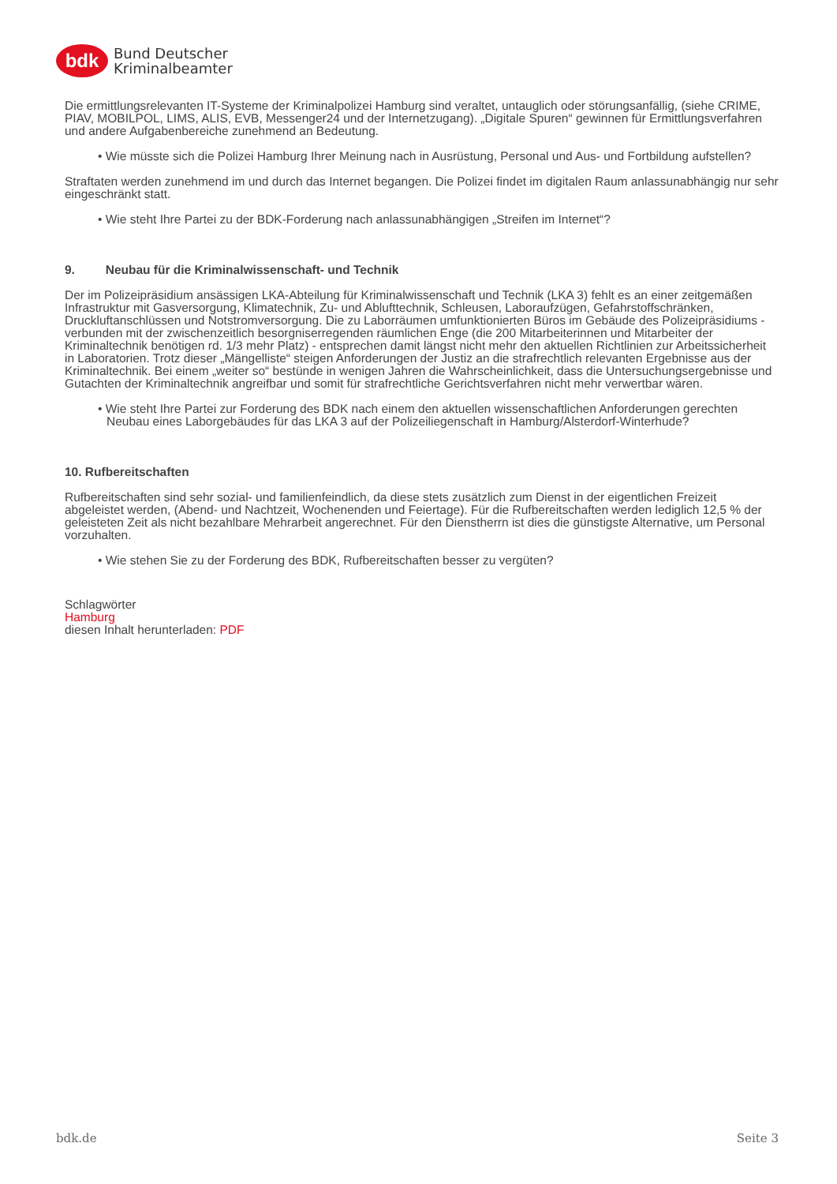bdk
Bund Deutscher
Kriminalbeamter
Die ermittlungsrelevanten IT-Systeme der Kriminalpolizei Hamburg sind veraltet, untauglich oder störungsanfällig, (siehe CRIME, PIAV, MOBILPOL, LIMS, ALIS, EVB, Messenger24 und der Internetzugang). „Digitale Spuren“ gewinnen für Ermittlungsverfahren und andere Aufgabenbereiche zunehmend an Bedeutung.
• Wie müsste sich die Polizei Hamburg Ihrer Meinung nach in Ausrüstung, Personal und Aus- und Fortbildung aufstellen?
Straftaten werden zunehmend im und durch das Internet begangen. Die Polizei findet im digitalen Raum anlassunabhängig nur sehr eingeschränkt statt.
• Wie steht Ihre Partei zu der BDK-Forderung nach anlassunabhängigen „Streifen im Internet“?
9. Neubau für die Kriminalwissenschaft- und Technik
Der im Polizeipräsidium ansässigen LKA-Abteilung für Kriminalwissenschaft und Technik (LKA 3) fehlt es an einer zeitgemäßen Infrastruktur mit Gasversorgung, Klimatechnik, Zu- und Ablufttechnik, Schleusen, Laboraufzügen, Gefahrstoffschränken, Druckluftanschlüssen und Notstromversorgung. Die zu Laborräumen umfunktionierten Büros im Gebäude des Polizeipräsidiums - verbunden mit der zwischenzeitlich besorgniserregenden räumlichen Enge (die 200 Mitarbeiterinnen und Mitarbeiter der Kriminaltechnik benötigen rd. 1/3 mehr Platz) - entsprechen damit längst nicht mehr den aktuellen Richtlinien zur Arbeitssicherheit in Laboratorien. Trotz dieser „Mängelliste“ steigen Anforderungen der Justiz an die strafrechtlich relevanten Ergebnisse aus der Kriminaltechnik. Bei einem „weiter so“ bestünde in wenigen Jahren die Wahrscheinlichkeit, dass die Untersuchungsergebnisse und Gutachten der Kriminaltechnik angreifbar und somit für strafrechtliche Gerichtsverfahren nicht mehr verwertbar wären.
• Wie steht Ihre Partei zur Forderung des BDK nach einem den aktuellen wissenschaftlichen Anforderungen gerechten Neubau eines Laborgebäudes für das LKA 3 auf der Polizeiliegenschaft in Hamburg/Alsterdorf-Winterhude?
10. Rufbereitschaften
Rufbereitschaften sind sehr sozial- und familienfeindlich, da diese stets zusätzlich zum Dienst in der eigentlichen Freizeit abgeleistet werden, (Abend- und Nachtzeit, Wochenenden und Feiertage). Für die Rufbereitschaften werden lediglich 12,5 % der geleisteten Zeit als nicht bezahlbare Mehrarbeit angerechnet. Für den Dienstherrn ist dies die günstigste Alternative, um Personal vorzuhalten.
• Wie stehen Sie zu der Forderung des BDK, Rufbereitschaften besser zu vergüten?
Schlagwörter
Hamburg
diesen Inhalt herunterladen: PDF
bdk.de Seite 3